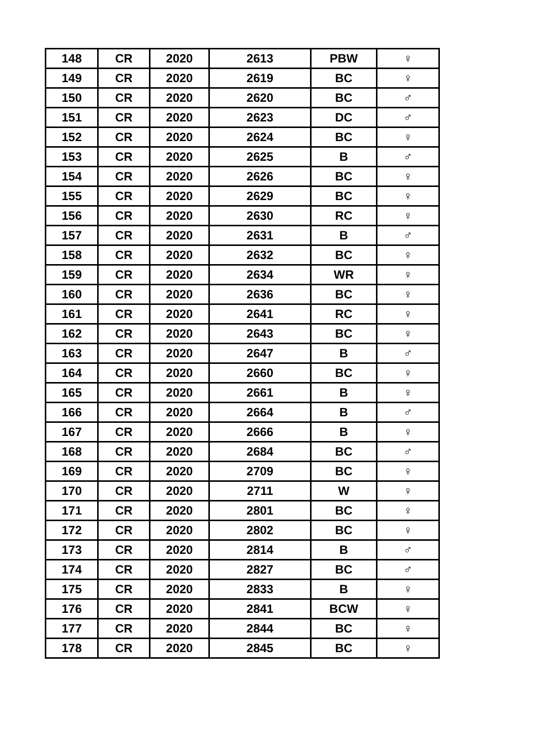| 148 | CR | 2020 | 2613 | PBW | ♀ |
| 149 | CR | 2020 | 2619 | BC | ♀ |
| 150 | CR | 2020 | 2620 | BC | ♂ |
| 151 | CR | 2020 | 2623 | DC | ♂ |
| 152 | CR | 2020 | 2624 | BC | ♀ |
| 153 | CR | 2020 | 2625 | B | ♂ |
| 154 | CR | 2020 | 2626 | BC | ♀ |
| 155 | CR | 2020 | 2629 | BC | ♀ |
| 156 | CR | 2020 | 2630 | RC | ♀ |
| 157 | CR | 2020 | 2631 | B | ♂ |
| 158 | CR | 2020 | 2632 | BC | ♀ |
| 159 | CR | 2020 | 2634 | WR | ♀ |
| 160 | CR | 2020 | 2636 | BC | ♀ |
| 161 | CR | 2020 | 2641 | RC | ♀ |
| 162 | CR | 2020 | 2643 | BC | ♀ |
| 163 | CR | 2020 | 2647 | B | ♂ |
| 164 | CR | 2020 | 2660 | BC | ♀ |
| 165 | CR | 2020 | 2661 | B | ♀ |
| 166 | CR | 2020 | 2664 | B | ♂ |
| 167 | CR | 2020 | 2666 | B | ♀ |
| 168 | CR | 2020 | 2684 | BC | ♂ |
| 169 | CR | 2020 | 2709 | BC | ♀ |
| 170 | CR | 2020 | 2711 | W | ♀ |
| 171 | CR | 2020 | 2801 | BC | ♀ |
| 172 | CR | 2020 | 2802 | BC | ♀ |
| 173 | CR | 2020 | 2814 | B | ♂ |
| 174 | CR | 2020 | 2827 | BC | ♂ |
| 175 | CR | 2020 | 2833 | B | ♀ |
| 176 | CR | 2020 | 2841 | BCW | ♀ |
| 177 | CR | 2020 | 2844 | BC | ♀ |
| 178 | CR | 2020 | 2845 | BC | ♀ |